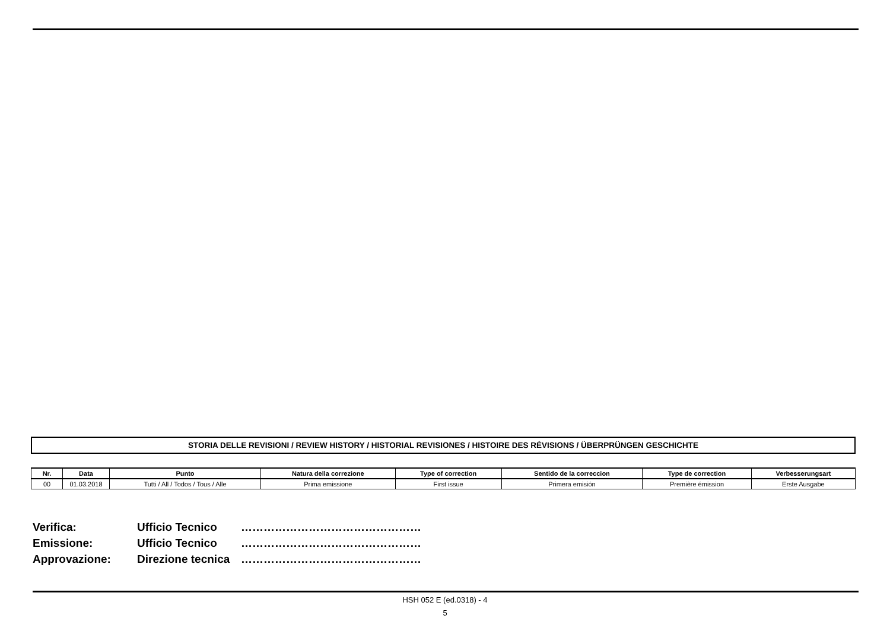STORIA DELLE REVISIONI / REVIEW HISTORY / HISTORIAL REVISIONES / HISTOIRE DES RÉVISIONS / ÜBERPRÜNGEN GESCHICHTE
| Nr. | Data | Punto | Natura della correzione | Type of correction | Sentido de la correccion | Type de correction | Verbesserungsart |
| --- | --- | --- | --- | --- | --- | --- | --- |
| 00 | 01.03.2018 | Tutti / All / Todos / Tous / Alle | Prima emissione | First issue | Primera emisión | Première émission | Erste Ausgabe |
Verifica: Ufficio Tecnico …………………………………………
Emissione: Ufficio Tecnico …………………………………………
Approvazione: Direzione tecnica …………………………………………
HSH 052 E (ed.0318) - 4
5